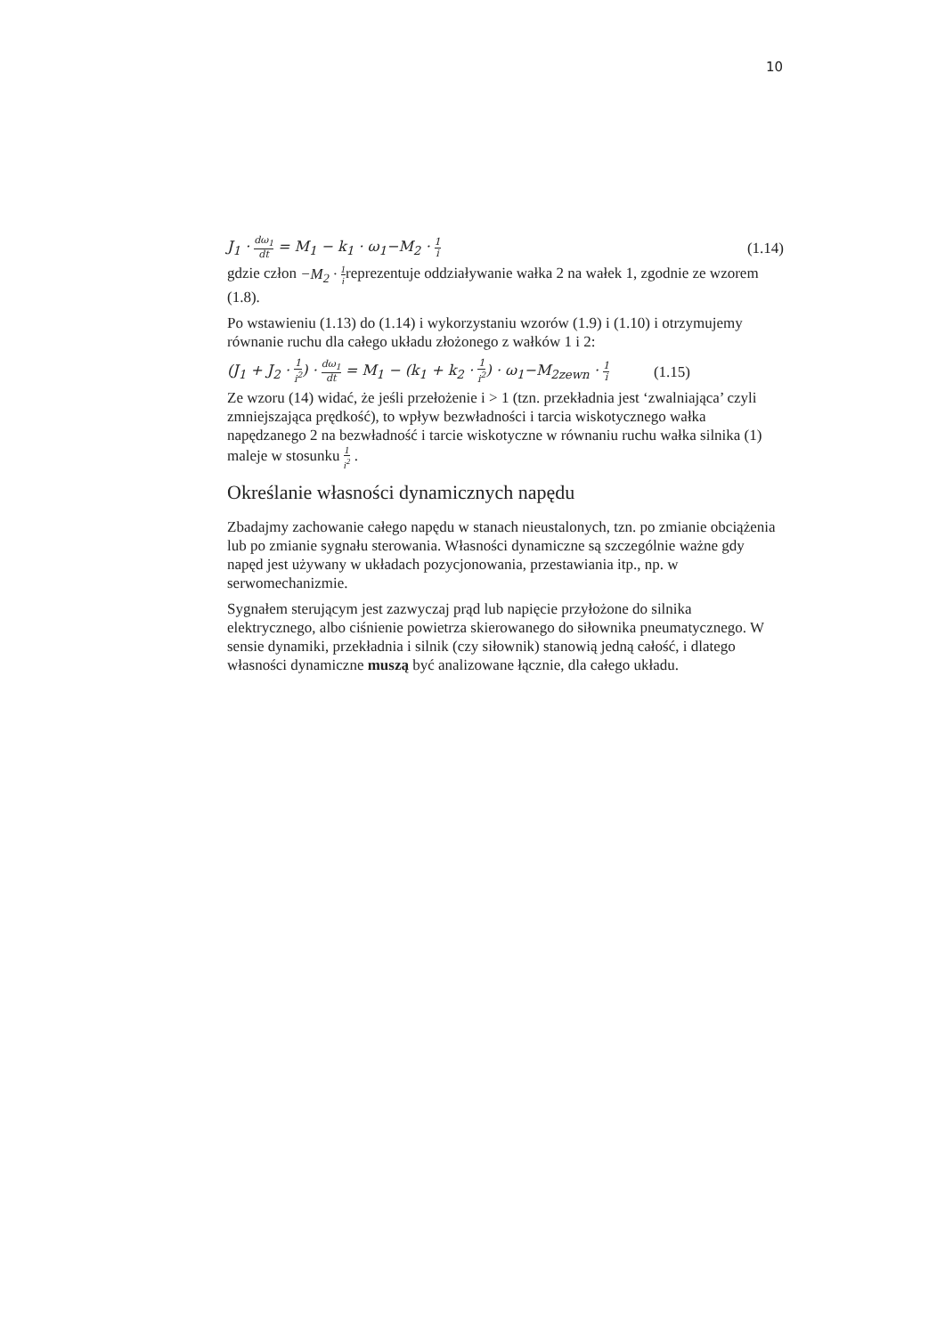10
J<sub>1</sub> · dω<sub>1</sub> dt = M<sub>1</sub> − k<sub>1</sub> · ω<sub>1</sub>−M<sub>2</sub> · 1 i (1.14)
gdzie człon −M<sub>2</sub> · 1 ireprezentuje oddziaływanie wałka 2 na wałek 1, zgodnie ze wzorem (1.8).
Po wstawieniu (1.13) do (1.14) i wykorzystaniu wzorów (1.9) i (1.10) i otrzymujemy równanie ruchu dla całego układu złożonego z wałków 1 i 2:
(J<sub>1</sub> + J<sub>2</sub> · 1 i<sup>2</sup>) · dω<sub>1</sub> dt = M<sub>1</sub> − (k<sub>1</sub> + k<sub>2</sub> · 1 i<sup>2</sup>) · ω<sub>1</sub>−M<sub>2zewn</sub> · 1 i (1.15)
Ze wzoru (14) widać, że jeśli przełożenie i > 1 (tzn. przekładnia jest ‘zwalniająca’ czyli zmniejszająca prędkość), to wpływ bezwładności i tarcia wiskotycznego wałka napędzanego 2 na bezwładność i tarcie wiskotyczne w równaniu ruchu wałka silnika (1) maleje w stosunku 1 i<sup>2</sup> .
Określanie własności dynamicznych napędu
Zbadajmy zachowanie całego napędu w stanach nieustalonych, tzn. po zmianie obciążenia lub po zmianie sygnału sterowania. Własności dynamiczne są szczególnie ważne gdy napęd jest używany w układach pozycjonowania, przestawiania itp., np. w serwomechanizmie.
Sygnałem sterującym jest zazwyczaj prąd lub napięcie przyłożone do silnika elektrycznego, albo ciśnienie powietrza skierowanego do siłownika pneumatycznego. W sensie dynamiki, przekładnia i silnik (czy siłownik) stanowią jedną całość, i dlatego własności dynamiczne muszą być analizowane łącznie, dla całego układu.